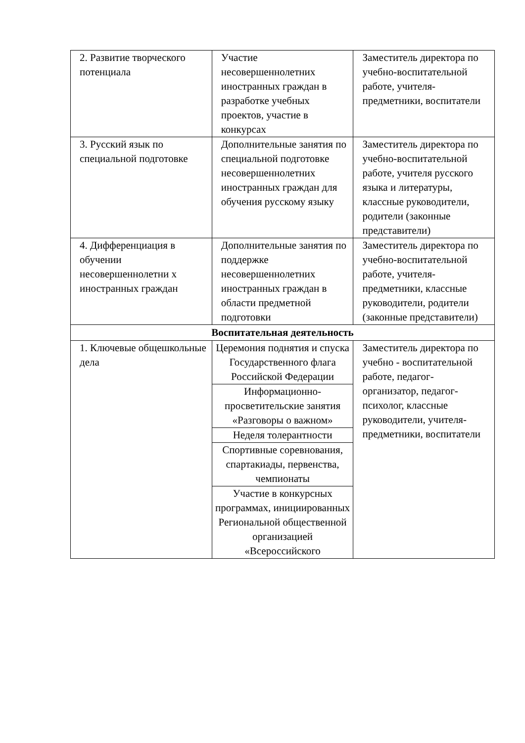| 2. Развитие творческого потенциала | Участие несовершеннолетних иностранных граждан в разработке учебных проектов, участие в конкурсах | Заместитель директора по учебно-воспитательной работе, учителя-предметники, воспитатели |
| 3. Русский язык по специальной подготовке | Дополнительные занятия по специальной подготовке несовершеннолетних иностранных граждан для обучения русскому языку | Заместитель директора по учебно-воспитательной работе, учителя русского языка и литературы, классные руководители, родители (законные представители) |
| 4. Дифференциация в обучении несовершеннолетни х иностранных граждан | Дополнительные занятия по поддержке несовершеннолетних иностранных граждан в области предметной подготовки | Заместитель директора по учебно-воспитательной работе, учителя-предметники, классные руководители, родители (законные представители) |
| Воспитательная деятельность | | |
| 1. Ключевые общешкольные дела | Церемония поднятия и спуска Государственного флага Российской Федерации | Заместитель директора по учебно - воспитательной работе, педагог-организатор, педагог-психолог, классные руководители, учителя-предметники, воспитатели |
| | Информационно-просветительские занятия «Разговоры о важном» | |
| | Неделя толерантности | |
| | Спортивные соревнования, спартакиады, первенства, чемпионаты | |
| | Участие в конкурсных программах, инициированных Региональной общественной организацией «Всероссийского | |